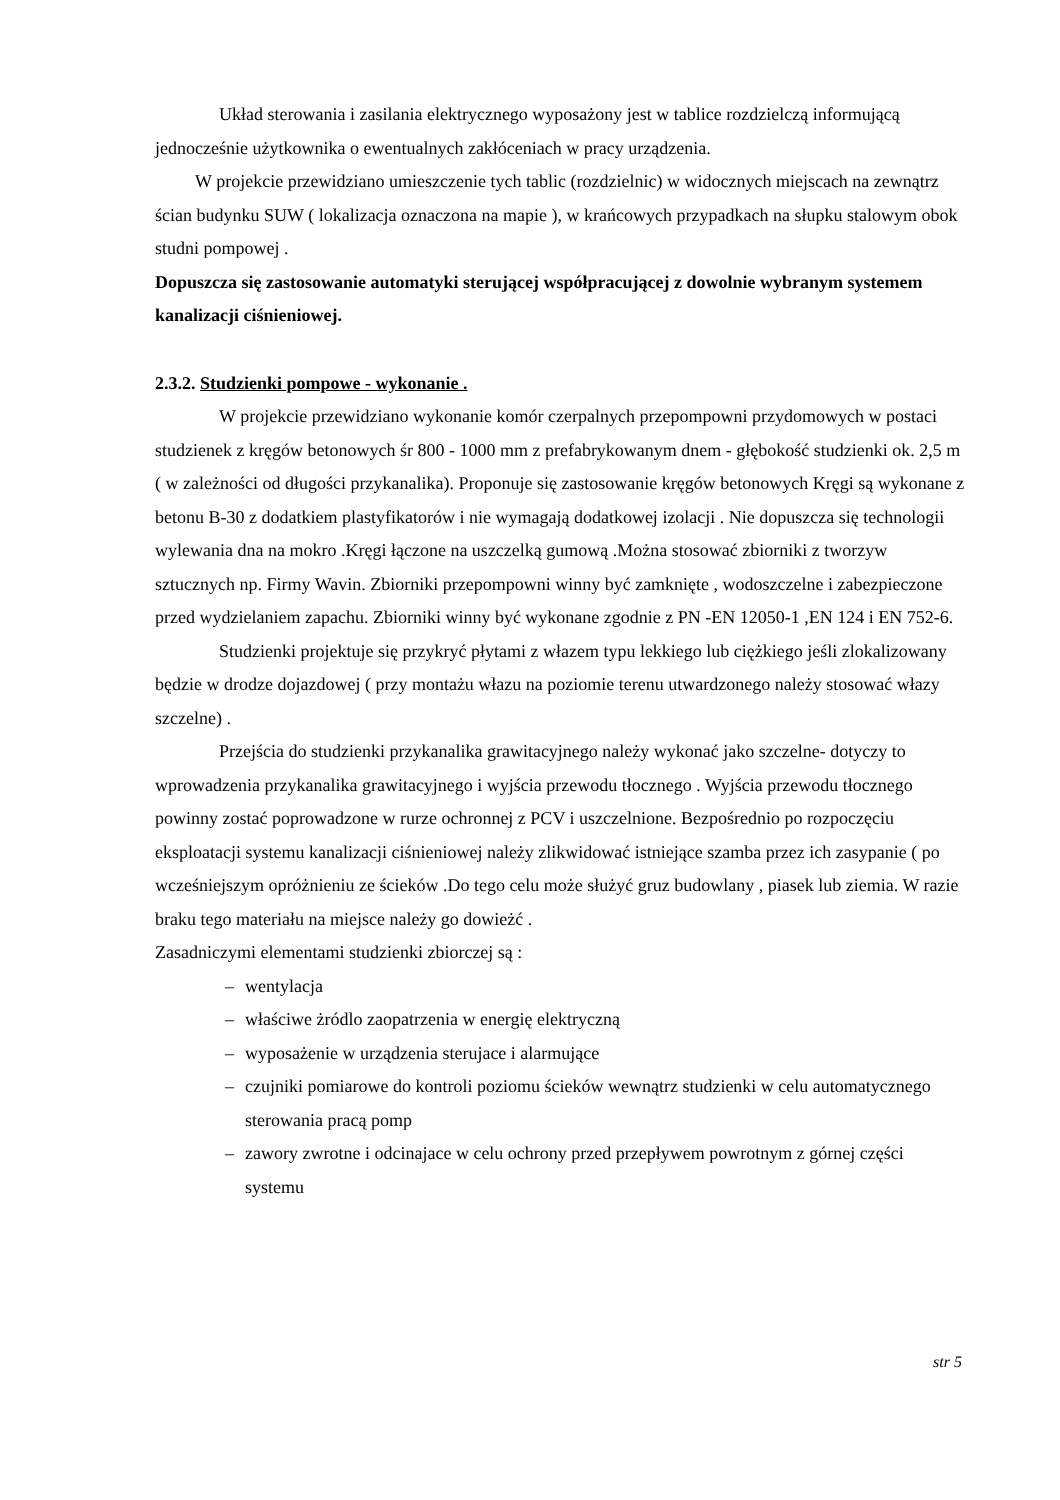Układ sterowania i zasilania elektrycznego wyposażony jest w tablice rozdzielczą informującą jednocześnie użytkownika o ewentualnych zakłóceniach w pracy urządzenia.
W projekcie przewidziano umieszczenie tych tablic (rozdzielnic) w widocznych miejscach na zewnątrz ścian budynku SUW ( lokalizacja oznaczona na mapie ), w krańcowych przypadkach na słupku stalowym obok studni pompowej .
Dopuszcza się zastosowanie automatyki sterującej współpracującej z dowolnie wybranym systemem kanalizacji ciśnieniowej.
2.3.2. Studzienki pompowe - wykonanie .
W projekcie przewidziano wykonanie komór czerpalnych przepompowni przydomowych w postaci studzienek z kręgów betonowych śr 800 - 1000 mm z prefabrykowanym dnem - głębokość studzienki ok. 2,5 m ( w zależności od długości przykanalika). Proponuje się zastosowanie kręgów betonowych Kręgi są wykonane z betonu B-30 z dodatkiem plastyfikatorów i nie wymagają dodatkowej izolacji . Nie dopuszcza się technologii wylewania dna na mokro .Kręgi łączone na uszczelką gumową .Można stosować zbiorniki z tworzyw sztucznych np. Firmy Wavin. Zbiorniki przepompowni winny być zamknięte , wodoszczelne i zabezpieczone przed wydzielaniem zapachu. Zbiorniki winny być wykonane zgodnie z PN -EN 12050-1 ,EN 124 i EN 752-6.
Studzienki projektuje się przykryć płytami z włazem typu lekkiego lub ciężkiego jeśli zlokalizowany będzie w drodze dojazdowej ( przy montażu włazu na poziomie terenu utwardzonego należy stosować włazy szczelne) .
Przejścia do studzienki przykanalika grawitacyjnego należy wykonać jako szczelne- dotyczy to wprowadzenia przykanalika grawitacyjnego i wyjścia przewodu tłocznego . Wyjścia przewodu tłocznego powinny zostać poprowadzone w rurze ochronnej z PCV i uszczelnione. Bezpośrednio po rozpoczęciu eksploatacji systemu kanalizacji ciśnieniowej należy zlikwidować istniejące szamba przez ich zasypanie ( po wcześniejszym opróżnieniu ze ścieków .Do tego celu może służyć gruz budowlany , piasek lub ziemia. W razie braku tego materiału na miejsce należy go dowieżć .
Zasadniczymi elementami studzienki zbiorczej są :
– wentylacja
– właściwe żródlo zaopatrzenia w energię elektryczną
– wyposażenie w urządzenia sterujace i alarmujące
– czujniki pomiarowe do kontroli poziomu ścieków wewnątrz studzienki w celu automatycznego sterowania pracą pomp
– zawory zwrotne i odcinajace w celu ochrony przed przepływem powrotnym z górnej części systemu
str 5